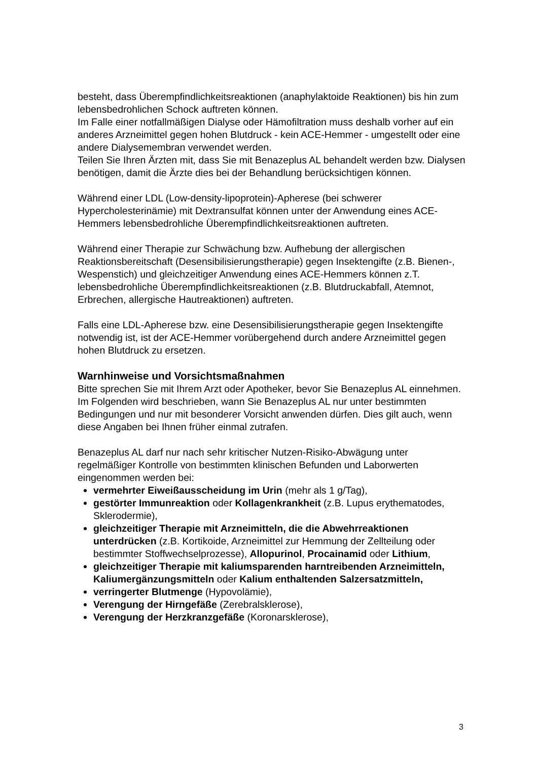besteht, dass Überempfindlichkeitsreaktionen (anaphylaktoide Reaktionen) bis hin zum lebensbedrohlichen Schock auftreten können.
Im Falle einer notfallmäßigen Dialyse oder Hämofiltration muss deshalb vorher auf ein anderes Arzneimittel gegen hohen Blutdruck - kein ACE-Hemmer - umgestellt oder eine andere Dialysemembran verwendet werden.
Teilen Sie Ihren Ärzten mit, dass Sie mit Benazeplus AL behandelt werden bzw. Dialysen benötigen, damit die Ärzte dies bei der Behandlung berücksichtigen können.
Während einer LDL (Low-density-lipoprotein)-Apherese (bei schwerer Hypercholesterinämie) mit Dextransulfat können unter der Anwendung eines ACE-Hemmers lebensbedrohliche Überempfindlichkeitsreaktionen auftreten.
Während einer Therapie zur Schwächung bzw. Aufhebung der allergischen Reaktionsbereitschaft (Desensibilisierungstherapie) gegen Insektengifte (z.B. Bienen-, Wespenstich) und gleichzeitiger Anwendung eines ACE-Hemmers können z.T. lebensbedrohliche Überempfindlichkeitsreaktionen (z.B. Blutdruckabfall, Atemnot, Erbrechen, allergische Hautreaktionen) auftreten.
Falls eine LDL-Apherese bzw. eine Desensibilisierungstherapie gegen Insektengifte notwendig ist, ist der ACE-Hemmer vorübergehend durch andere Arzneimittel gegen hohen Blutdruck zu ersetzen.
Warnhinweise und Vorsichtsmaßnahmen
Bitte sprechen Sie mit Ihrem Arzt oder Apotheker, bevor Sie Benazeplus AL einnehmen. Im Folgenden wird beschrieben, wann Sie Benazeplus AL nur unter bestimmten Bedingungen und nur mit besonderer Vorsicht anwenden dürfen. Dies gilt auch, wenn diese Angaben bei Ihnen früher einmal zutrafen.
Benazeplus AL darf nur nach sehr kritischer Nutzen-Risiko-Abwägung unter regelmäßiger Kontrolle von bestimmten klinischen Befunden und Laborwerten eingenommen werden bei:
vermehrter Eiweißausscheidung im Urin (mehr als 1 g/Tag),
gestörter Immunreaktion oder Kollagenkrankheit (z.B. Lupus erythematodes, Sklerodermie),
gleichzeitiger Therapie mit Arzneimitteln, die die Abwehrreaktionen unterdrücken (z.B. Kortikoide, Arzneimittel zur Hemmung der Zellteilung oder bestimmter Stoffwechselprozesse), Allopurinol, Procainamid oder Lithium,
gleichzeitiger Therapie mit kaliumsparenden harntreibenden Arzneimitteln, Kaliumergänzungsmitteln oder Kalium enthaltenden Salzersatzmitteln,
verringerter Blutmenge (Hypovolämie),
Verengung der Hirngefäße (Zerebralsklerose),
Verengung der Herzkranzgefäße (Koronarsklerose),
3